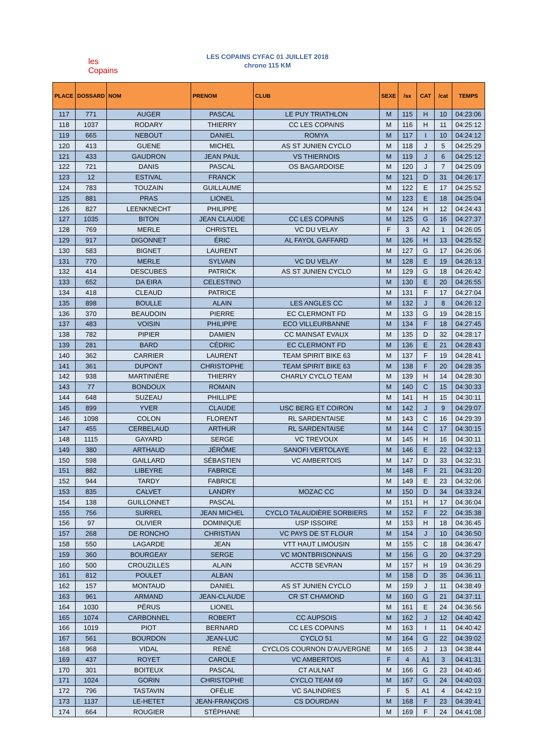les Copains
LES COPAINS CYFAC 01 JUILLET 2018
chrono 115 KM
| PLACE | DOSSARD | NOM | PRENOM | CLUB | SEXE | /sx | CAT | /cat | TEMPS |
| --- | --- | --- | --- | --- | --- | --- | --- | --- | --- |
| 117 | 771 | AUGER | PASCAL | LE PUY TRIATHLON | M | 115 | H | 10 | 04:23:06 |
| 118 | 1037 | RODARY | THIERRY | CC LES COPAINS | M | 116 | H | 11 | 04:25:12 |
| 119 | 665 | NEBOUT | DANIEL | ROMYA | M | 117 | I | 10 | 04:24:12 |
| 120 | 413 | GUENE | MICHEL | AS ST JUNIEN CYCLO | M | 118 | J | 5 | 04:25:29 |
| 121 | 433 | GAUDRON | JEAN PAUL | VS THIERNOIS | M | 119 | J | 6 | 04:25:12 |
| 122 | 721 | DANIS | PASCAL | OS BAGARDOISE | M | 120 | J | 7 | 04:25:09 |
| 123 | 12 | ESTIVAL | FRANCK | | M | 121 | D | 31 | 04:26:17 |
| 124 | 783 | TOUZAIN | GUILLAUME | | M | 122 | E | 17 | 04:25:52 |
| 125 | 881 | PRAS | LIONEL | | M | 123 | E | 18 | 04:25:04 |
| 126 | 827 | LEENKNECHT | PHILIPPE | | M | 124 | H | 12 | 04:24:43 |
| 127 | 1035 | BITON | JEAN CLAUDE | CC LES COPAINS | M | 125 | G | 16 | 04:27:37 |
| 128 | 769 | MERLE | CHRISTEL | VC DU VELAY | F | 3 | A2 | 1 | 04:26:05 |
| 129 | 917 | DIGONNET | ÉRIC | AL FAYOL GAFFARD | M | 126 | H | 13 | 04:25:52 |
| 130 | 583 | BIGNET | LAURENT | | M | 127 | G | 17 | 04:26:06 |
| 131 | 770 | MERLE | SYLVAIN | VC DU VELAY | M | 128 | E | 19 | 04:26:13 |
| 132 | 414 | DESCUBES | PATRICK | AS ST JUNIEN CYCLO | M | 129 | G | 18 | 04:26:42 |
| 133 | 652 | DA EIRA | CELESTINO | | M | 130 | E | 20 | 04:26:55 |
| 134 | 418 | CLEAUD | PATRICE | | M | 131 | F | 17 | 04:27:04 |
| 135 | 898 | BOULLE | ALAIN | LES ANGLES CC | M | 132 | J | 8 | 04:26:12 |
| 136 | 370 | BEAUDOIN | PIERRE | EC CLERMONT FD | M | 133 | G | 19 | 04:28:15 |
| 137 | 483 | VOISIN | PHILIPPE | ECO VILLEURBANNE | M | 134 | F | 18 | 04:27:45 |
| 138 | 782 | PIPIER | DAMIEN | CC MAINSAT EVAUX | M | 135 | D | 32 | 04:28:17 |
| 139 | 281 | BARD | CÉDRIC | EC CLERMONT FD | M | 136 | E | 21 | 04:28:43 |
| 140 | 362 | CARRIER | LAURENT | TEAM SPIRIT BIKE 63 | M | 137 | F | 19 | 04:28:41 |
| 141 | 361 | DUPONT | CHRISTOPHE | TEAM SPIRIT BIKE 63 | M | 138 | F | 20 | 04:28:35 |
| 142 | 938 | MARTINIÈRE | THIERRY | CHARLY CYCLO TEAM | M | 139 | H | 14 | 04:28:30 |
| 143 | 77 | BONDOUX | ROMAIN | | M | 140 | C | 15 | 04:30:33 |
| 144 | 648 | SUZEAU | PHILLIPE | | M | 141 | H | 15 | 04:30:11 |
| 145 | 899 | YVER | CLAUDE | USC BERG ET COIRON | M | 142 | J | 9 | 04:29:07 |
| 146 | 1098 | COLON | FLORENT | RL SARDENTAISE | M | 143 | C | 16 | 04:29:39 |
| 147 | 455 | CERBELAUD | ARTHUR | RL SARDENTAISE | M | 144 | C | 17 | 04:30:15 |
| 148 | 1115 | GAYARD | SERGE | VC TREVOUX | M | 145 | H | 16 | 04:30:11 |
| 149 | 380 | ARTHAUD | JÉRÔME | SANOFI VERTOLAYE | M | 146 | E | 22 | 04:32:13 |
| 150 | 598 | GAILLARD | SÉBASTIEN | VC AMBERTOIS | M | 147 | D | 33 | 04:32:31 |
| 151 | 882 | LIBEYRE | FABRICE | | M | 148 | F | 21 | 04:31:20 |
| 152 | 944 | TARDY | FABRICE | | M | 149 | E | 23 | 04:32:06 |
| 153 | 835 | CALVET | LANDRY | MOZAC CC | M | 150 | D | 34 | 04:33:24 |
| 154 | 138 | GUILLONNET | PASCAL | | M | 151 | H | 17 | 04:36:04 |
| 155 | 756 | SURREL | JEAN MICHEL | CYCLO TALAUDIÈRE SORBIERS | M | 152 | F | 22 | 04:35:38 |
| 156 | 97 | OLIVIER | DOMINIQUE | USP ISSOIRE | M | 153 | H | 18 | 04:36:45 |
| 157 | 268 | DE RONCHO | CHRISTIAN | VC PAYS DE ST FLOUR | M | 154 | J | 10 | 04:36:50 |
| 158 | 550 | LAGARDE | JEAN | VTT HAUT LIMOUSIN | M | 155 | C | 18 | 04:36:47 |
| 159 | 360 | BOURGEAY | SERGE | VC MONTBRISONNAIS | M | 156 | G | 20 | 04:37:29 |
| 160 | 500 | CROUZILLES | ALAIN | ACCTB SEVRAN | M | 157 | H | 19 | 04:36:29 |
| 161 | 812 | POULET | ALBAN | | M | 158 | D | 35 | 04:36:11 |
| 162 | 157 | MONTAUD | DANIEL | AS ST JUNIEN CYCLO | M | 159 | J | 11 | 04:38:49 |
| 163 | 961 | ARMAND | JEAN-CLAUDE | CR ST CHAMOND | M | 160 | G | 21 | 04:37:11 |
| 164 | 1030 | PÉRUS | LIONEL | | M | 161 | E | 24 | 04:36:56 |
| 165 | 1074 | CARBONNEL | ROBERT | CC AUPSOIS | M | 162 | J | 12 | 04:40:42 |
| 166 | 1019 | PIOT | BERNARD | CC LES COPAINS | M | 163 | I | 11 | 04:40:42 |
| 167 | 561 | BOURDON | JEAN-LUC | CYCLO 51 | M | 164 | G | 22 | 04:39:02 |
| 168 | 968 | VIDAL | RENÉ | CYCLOS COURNON D'AUVERGNE | M | 165 | J | 13 | 04:38:44 |
| 169 | 437 | ROYET | CAROLE | VC AMBERTOIS | F | 4 | A1 | 3 | 04:41:31 |
| 170 | 301 | BOITEUX | PASCAL | CT AULNAT | M | 166 | G | 23 | 04:40:46 |
| 171 | 1024 | GORIN | CHRISTOPHE | CYCLO TEAM 69 | M | 167 | G | 24 | 04:40:03 |
| 172 | 796 | TASTAVIN | OFÉLIE | VC SALINDRES | F | 5 | A1 | 4 | 04:42:19 |
| 173 | 1137 | LE-HETET | JEAN-FRANÇOIS | CS DOURDAN | M | 168 | F | 23 | 04:39:41 |
| 174 | 664 | ROUGIER | STÉPHANE | | M | 169 | F | 24 | 04:41:08 |